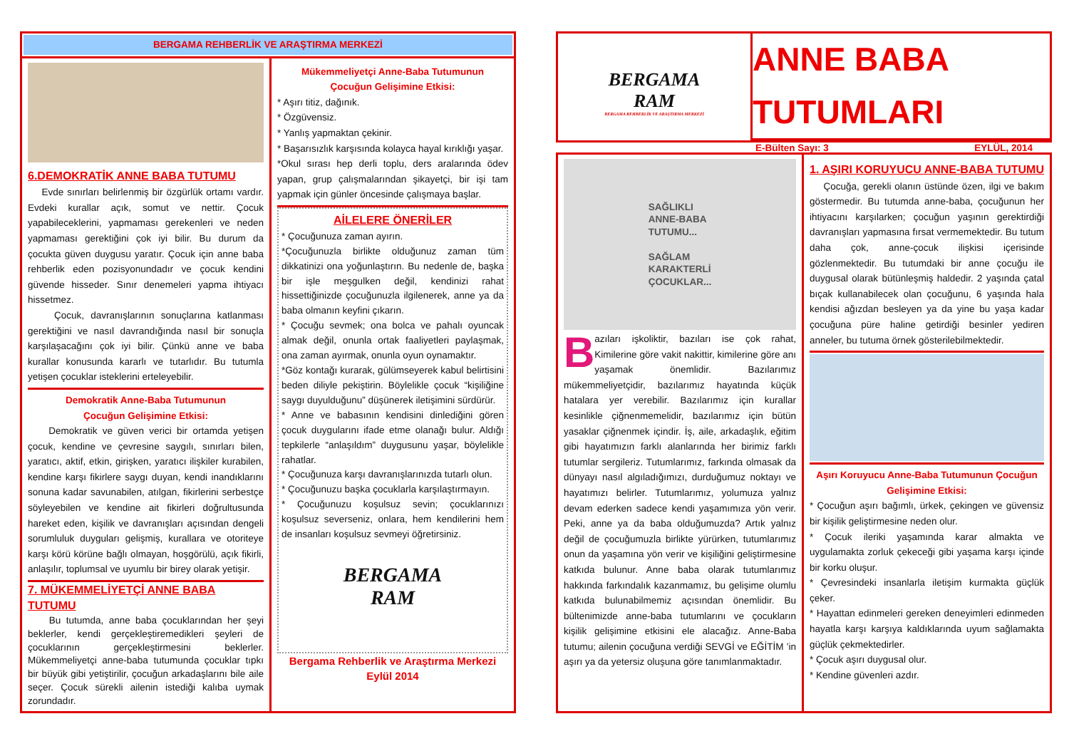BERGAMA REHBERLİK VE ARAŞTIRMA MERKEZİ
6.DEMOKRATİK ANNE BABA TUTUMU
Evde sınırları belirlenmiş bir özgürlük ortamı vardır. Evdeki kurallar açık, somut ve nettir. Çocuk yapabileceklerini, yapmaması gerekenleri ve neden yapmaması gerektiğini çok iyi bilir. Bu durum da çocukta güven duygusu yaratır. Çocuk için anne baba rehberlik eden pozisyonundadır ve çocuk kendini güvende hisseder. Sınır denemeleri yapma ihtiyacı hissetmez.
Çocuk, davranışlarının sonuçlarına katlanması gerektiğini ve nasıl davrandığında nasıl bir sonuçla karşılaşacağını çok iyi bilir. Çünkü anne ve baba kurallar konusunda kararlı ve tutarlıdır. Bu tutumla yetişen çocuklar isteklerini erteleyebilir.
Demokratik Anne-Baba Tutumunun
Çocuğun Gelişimine Etkisi:
Demokratik ve güven verici bir ortamda yetişen çocuk, kendine ve çevresine saygılı, sınırları bilen, yaratıcı, aktif, etkin, girişken, yaratıcı ilişkiler kurabilen, kendine karşı fikirlere saygı duyan, kendi inandıklarını sonuna kadar savunabilen, atılgan, fikirlerini serbestçe söyleyebilen ve kendine ait fikirleri doğrultusunda hareket eden, kişilik ve davranışları açısından dengeli sorumluluk duyguları gelişmiş, kurallara ve otoriteye karşı körü körüne bağlı olmayan, hoşgörülü, açık fikirli, anlaşılır, toplumsal ve uyumlu bir birey olarak yetişir.
7. MÜKEMMELİYETÇİ ANNE BABA TUTUMU
Bu tutumda, anne baba çocuklarından her şeyi beklerler, kendi gerçekleştiremedikleri şeyleri de çocuklarının gerçekleştirmesini beklerler. Mükemmeliyetçi anne-baba tutumunda çocuklar tıpkı bir büyük gibi yetiştirilir, çocuğun arkadaşlarını bile aile seçer. Çocuk sürekli ailenin istediği kalıba uymak zorundadır.
Mükemmeliyetçi Anne-Baba Tutumunun
Çocuğun Gelişimine Etkisi:
* Aşırı titiz, dağınık.
* Özgüvensiz.
* Yanlış yapmaktan çekinir.
* Başarısızlık karşısında kolayca hayal kırıklığı yaşar.
*Okul sırası hep derli toplu, ders aralarında ödev yapan, grup çalışmalarından şikayetçi, bir işi tam yapmak için günler öncesinde çalışmaya başlar.
AİLELERE ÖNERİLER
* Çocuğunuza zaman ayırın.
*Çocuğunuzla birlikte olduğunuz zaman tüm dikkatinizi ona yoğunlaştırın. Bu nedenle de, başka bir işle meşgulken değil, kendinizi rahat hissettiğinizde çocuğunuzla ilgilenerek, anne ya da baba olmanın keyfini çıkarın.
* Çocuğu sevmek; ona bolca ve pahalı oyuncak almak değil, onunla ortak faaliyetleri paylaşmak, ona zaman ayırmak, onunla oyun oynamaktır.
*Göz kontağı kurarak, gülümseyerek kabul belirtisini beden diliyle pekiştirin. Böylelikle çocuk “kişiliğine saygı duyulduğunu” düşünerek iletişimini sürdürür.
* Anne ve babasının kendisini dinlediğini gören çocuk duygularını ifade etme olanağı bulur. Aldığı tepkilerle “anlaşıldım” duygusunu yaşar, böylelikle rahatlar.
* Çocuğunuza karşı davranışlarınızda tutarlı olun.
* Çocuğunuzu başka çocuklarla karşılaştırmayın.
* Çocuğunuzu koşulsuz sevin; çocuklarınızı koşulsuz severseniz, onlara, hem kendilerini hem de insanları koşulsuz sevmeyi öğretirsiniz.
BERGAMA
RAM
Bergama Rehberlik ve Araştırma Merkezi
Eylül 2014
BERGAMA
RAM
BERGAMA REHBERLİK VE ARAŞTIRMA MERKEZİ
ANNE BABA TUTUMLARI
E-Bülten Sayı: 3 EYLÜL, 2014
SAĞLIKLI
ANNE-BABA
TUTUMU...
SAĞLAM
KARAKTERLİ
ÇOCUKLAR...
Bazıları işkoliktir, bazıları ise çok rahat, Kimilerine göre vakit nakittir, kimilerine göre anı yaşamak önemlidir. Bazılarımız mükemmeliyetçidir, bazılarımız hayatında küçük hatalara yer verebilir. Bazılarımız için kurallar kesinlikle çiğnenmemelidir, bazılarımız için bütün yasaklar çiğnenmek içindir. İş, aile, arkadaşlık, eğitim gibi hayatımızın farklı alanlarında her birimiz farklı tutumlar sergileriz. Tutumlarımız, farkında olmasak da dünyayı nasıl algıladığımızı, durduğumuz noktayı ve hayatımızı belirler. Tutumlarımız, yolumuza yalnız devam ederken sadece kendi yaşamımıza yön verir. Peki, anne ya da baba olduğumuzda? Artık yalnız değil de çocuğumuzla birlikte yürürken, tutumlarımız onun da yaşamına yön verir ve kişiliğini geliştirmesine katkıda bulunur. Anne baba olarak tutumlarımız hakkında farkındalık kazanmamız, bu gelişime olumlu katkıda bulunabilmemiz açısından önemlidir. Bu bültenimizde anne-baba tutumlarını ve çocukların kişilik gelişimine etkisini ele alacağız. Anne-Baba tutumu; ailenin çocuğuna verdiği SEVGİ ve EĞİTİM ’in aşırı ya da yetersiz oluşuna göre tanımlanmaktadır.
1. AŞIRI KORUYUCU ANNE-BABA TUTUMU
Çocuğa, gerekli olanın üstünde özen, ilgi ve bakım göstermedir. Bu tutumda anne-baba, çocuğunun her ihtiyacını karşılarken; çocuğun yaşının gerektirdiği davranışları yapmasına fırsat vermemektedir. Bu tutum daha çok, anne-çocuk ilişkisi içerisinde gözlenmektedir. Bu tutumdaki bir anne çocuğu ile duygusal olarak bütünleşmiş haldedir. 2 yaşında çatal bıçak kullanabilecek olan çocuğunu, 6 yaşında hala kendisi ağızdan besleyen ya da yine bu yaşa kadar çocuğuna püre haline getirdiği besinler yediren anneler, bu tutuma örnek gösterilebilmektedir.
Aşırı Koruyucu Anne-Baba Tutumunun Çocuğun Gelişimine Etkisi:
* Çocuğun aşırı bağımlı, ürkek, çekingen ve güvensiz bir kişilik geliştirmesine neden olur.
* Çocuk ileriki yaşamında karar almakta ve uygulamakta zorluk çekeceği gibi yaşama karşı içinde bir korku oluşur.
* Çevresindeki insanlarla iletişim kurmakta güçlük çeker.
* Hayattan edinmeleri gereken deneyimleri edinmeden hayatla karşı karşıya kaldıklarında uyum sağlamakta güçlük çekmektedirler.
* Çocuk aşırı duygusal olur.
* Kendine güvenleri azdır.